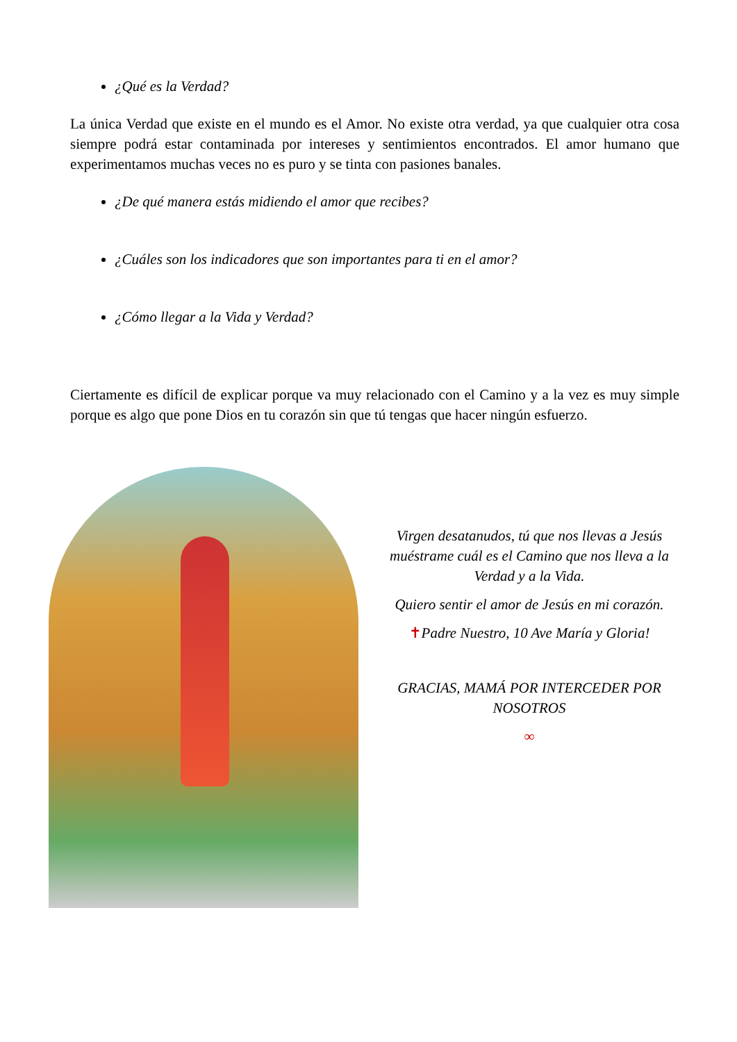¿Qué es la Verdad?
La única Verdad que existe en el mundo es el Amor. No existe otra verdad, ya que cualquier otra cosa siempre podrá estar contaminada por intereses y sentimientos encontrados. El amor humano que experimentamos muchas veces no es puro y se tinta con pasiones banales.
¿De qué manera estás midiendo el amor que recibes?
¿Cuáles son los indicadores que son importantes para ti en el amor?
¿Cómo llegar a la Vida y Verdad?
Ciertamente es difícil de explicar porque va muy relacionado con el Camino y a la vez es muy simple porque es algo que pone Dios en tu corazón sin que tú tengas que hacer ningún esfuerzo.
Virgen desatanudos, tú que nos llevas a Jesús muéstrame cuál es el Camino que nos lleva a la Verdad y a la Vida.
Quiero sentir el amor de Jesús en mi corazón.
✝Padre Nuestro, 10 Ave María y Gloria!
GRACIAS, MAMÁ POR INTERCEDER POR NOSOTROS
∞